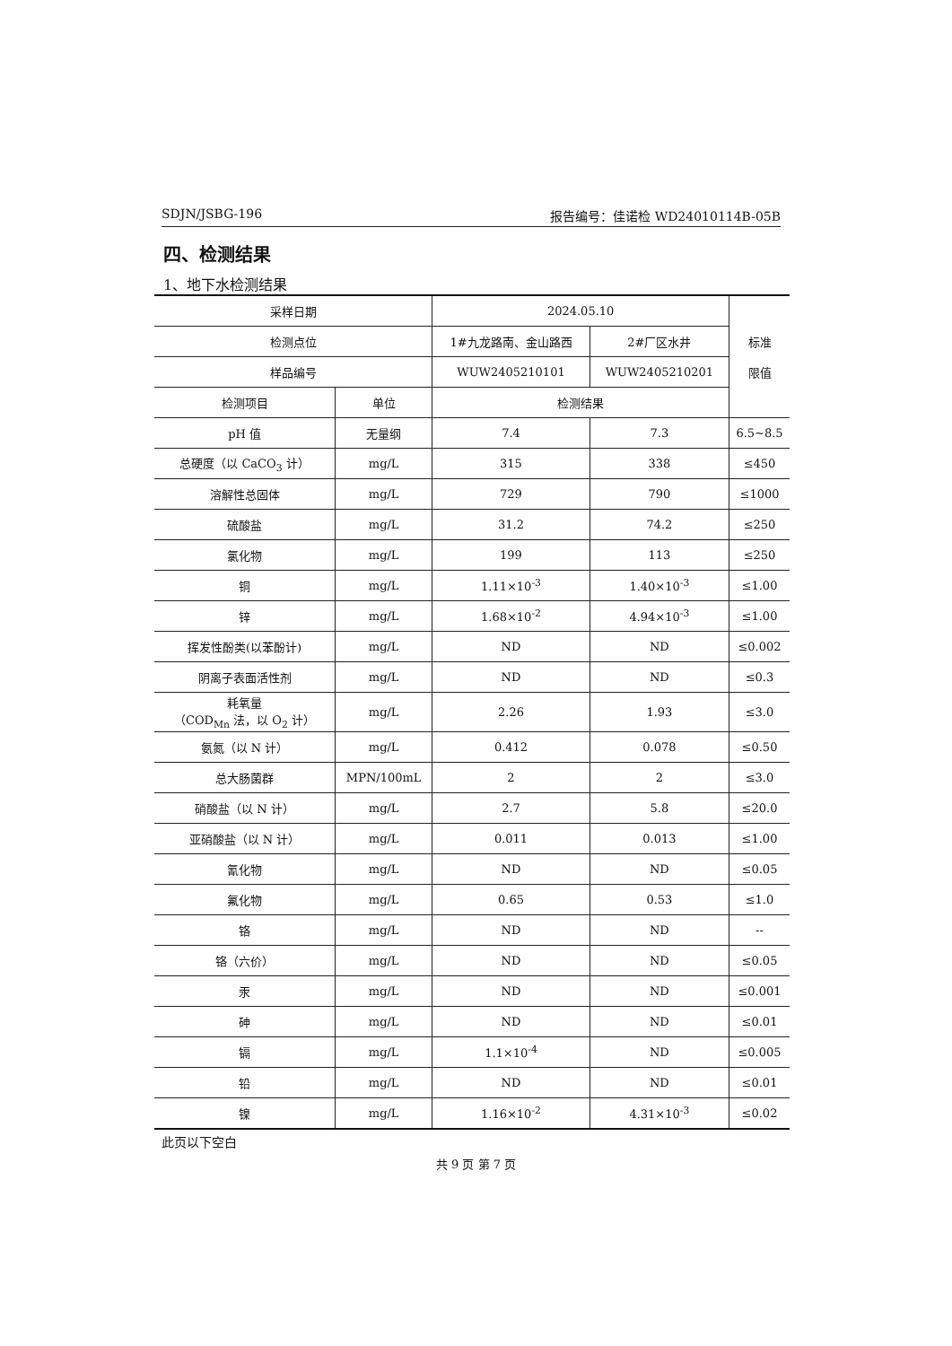SDJN/JSBG-196 报告编号：佳诺检 WD24010114B-05B
四、检测结果
1、地下水检测结果
| 采样日期 | | 2024.05.10 | | 标准 限值 |
| --- | --- | --- | --- | --- |
| 检测点位 | | 1#九龙路南、金山路西 | 2#厂区水井 | |
| 样品编号 | | WUW2405210101 | WUW2405210201 | |
| 检测项目 | 单位 | 检测结果 | | |
| pH 值 | 无量纲 | 7.4 | 7.3 | 6.5~8.5 |
| 总硬度（以 CaCO<sub>3</sub> 计） | mg/L | 315 | 338 | ≤450 |
| 溶解性总固体 | mg/L | 729 | 790 | ≤1000 |
| 硫酸盐 | mg/L | 31.2 | 74.2 | ≤250 |
| 氯化物 | mg/L | 199 | 113 | ≤250 |
| 铜 | mg/L | 1.11×10<sup>-3</sup> | 1.40×10<sup>-3</sup> | ≤1.00 |
| 锌 | mg/L | 1.68×10<sup>-2</sup> | 4.94×10<sup>-3</sup> | ≤1.00 |
| 挥发性酚类(以苯酚计) | mg/L | ND | ND | ≤0.002 |
| 阴离子表面活性剂 | mg/L | ND | ND | ≤0.3 |
| 耗氧量 （COD<sub>Mn</sub> 法，以 O<sub>2</sub> 计） | mg/L | 2.26 | 1.93 | ≤3.0 |
| 氨氮（以 N 计） | mg/L | 0.412 | 0.078 | ≤0.50 |
| 总大肠菌群 | MPN/100mL | 2 | 2 | ≤3.0 |
| 硝酸盐（以 N 计） | mg/L | 2.7 | 5.8 | ≤20.0 |
| 亚硝酸盐（以 N 计） | mg/L | 0.011 | 0.013 | ≤1.00 |
| 氰化物 | mg/L | ND | ND | ≤0.05 |
| 氟化物 | mg/L | 0.65 | 0.53 | ≤1.0 |
| 铬 | mg/L | ND | ND | -- |
| 铬（六价） | mg/L | ND | ND | ≤0.05 |
| 汞 | mg/L | ND | ND | ≤0.001 |
| 砷 | mg/L | ND | ND | ≤0.01 |
| 镉 | mg/L | 1.1×10<sup>-4</sup> | ND | ≤0.005 |
| 铅 | mg/L | ND | ND | ≤0.01 |
| 镍 | mg/L | 1.16×10<sup>-2</sup> | 4.31×10<sup>-3</sup> | ≤0.02 |
此页以下空白
共 9 页 第 7 页